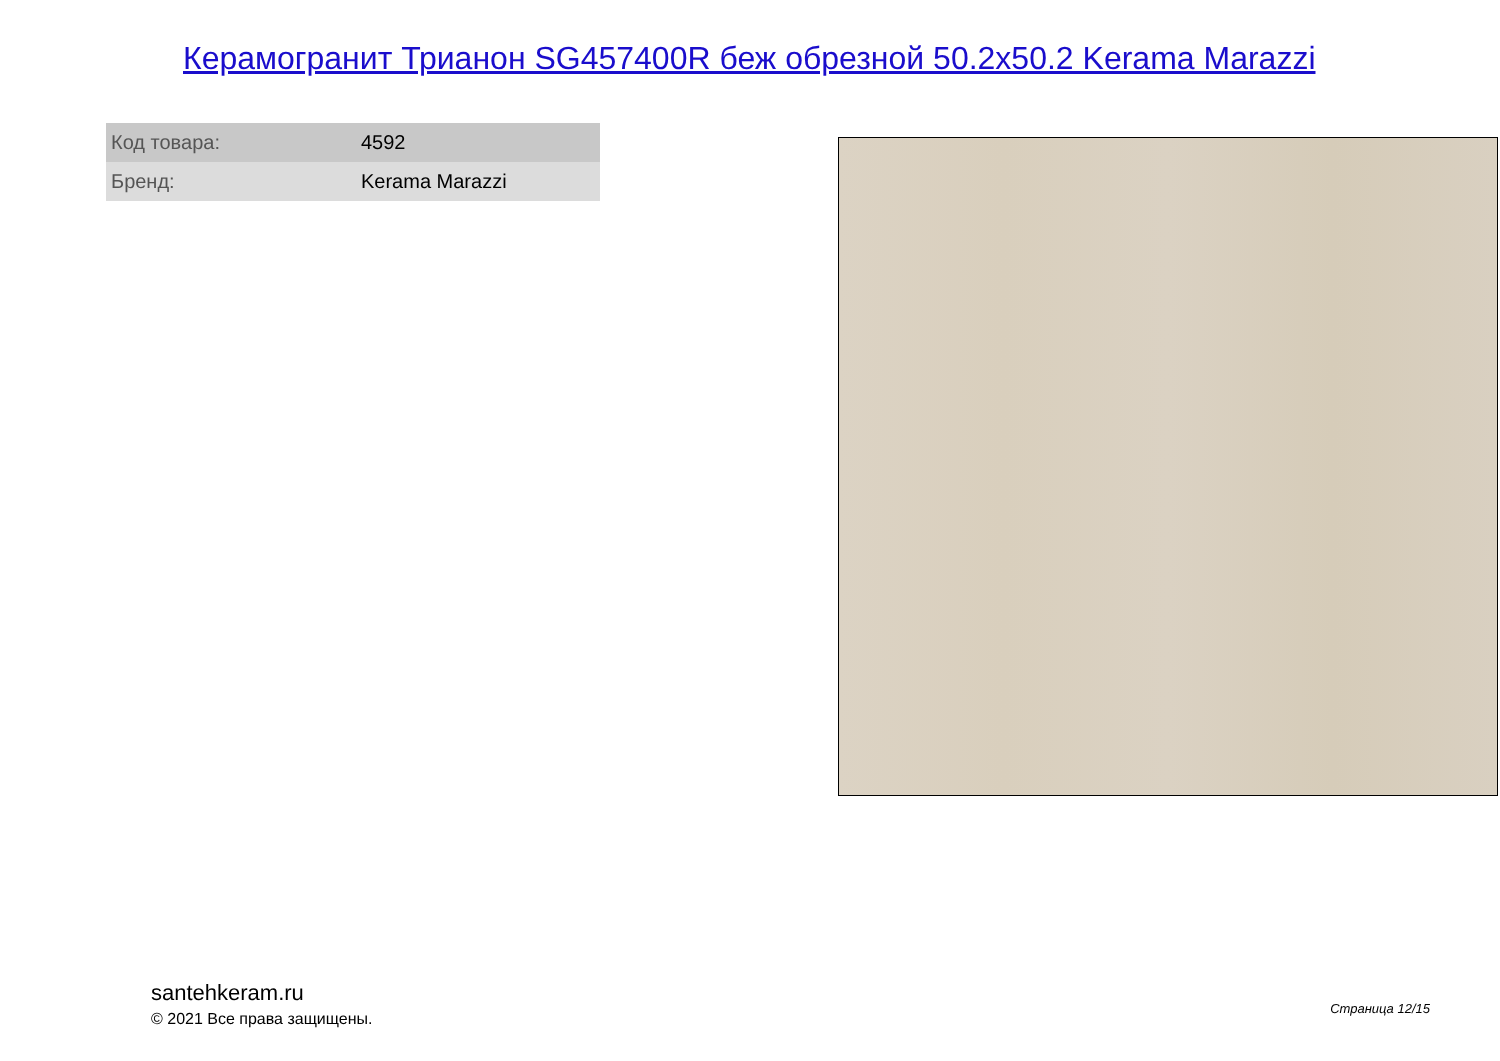Керамогранит Трианон SG457400R беж обрезной 50.2x50.2 Kerama Marazzi
| Код товара: | 4592 |
| Бренд: | Kerama Marazzi |
santehkeram.ru
© 2021 Все права защищены.
Страница 12/15